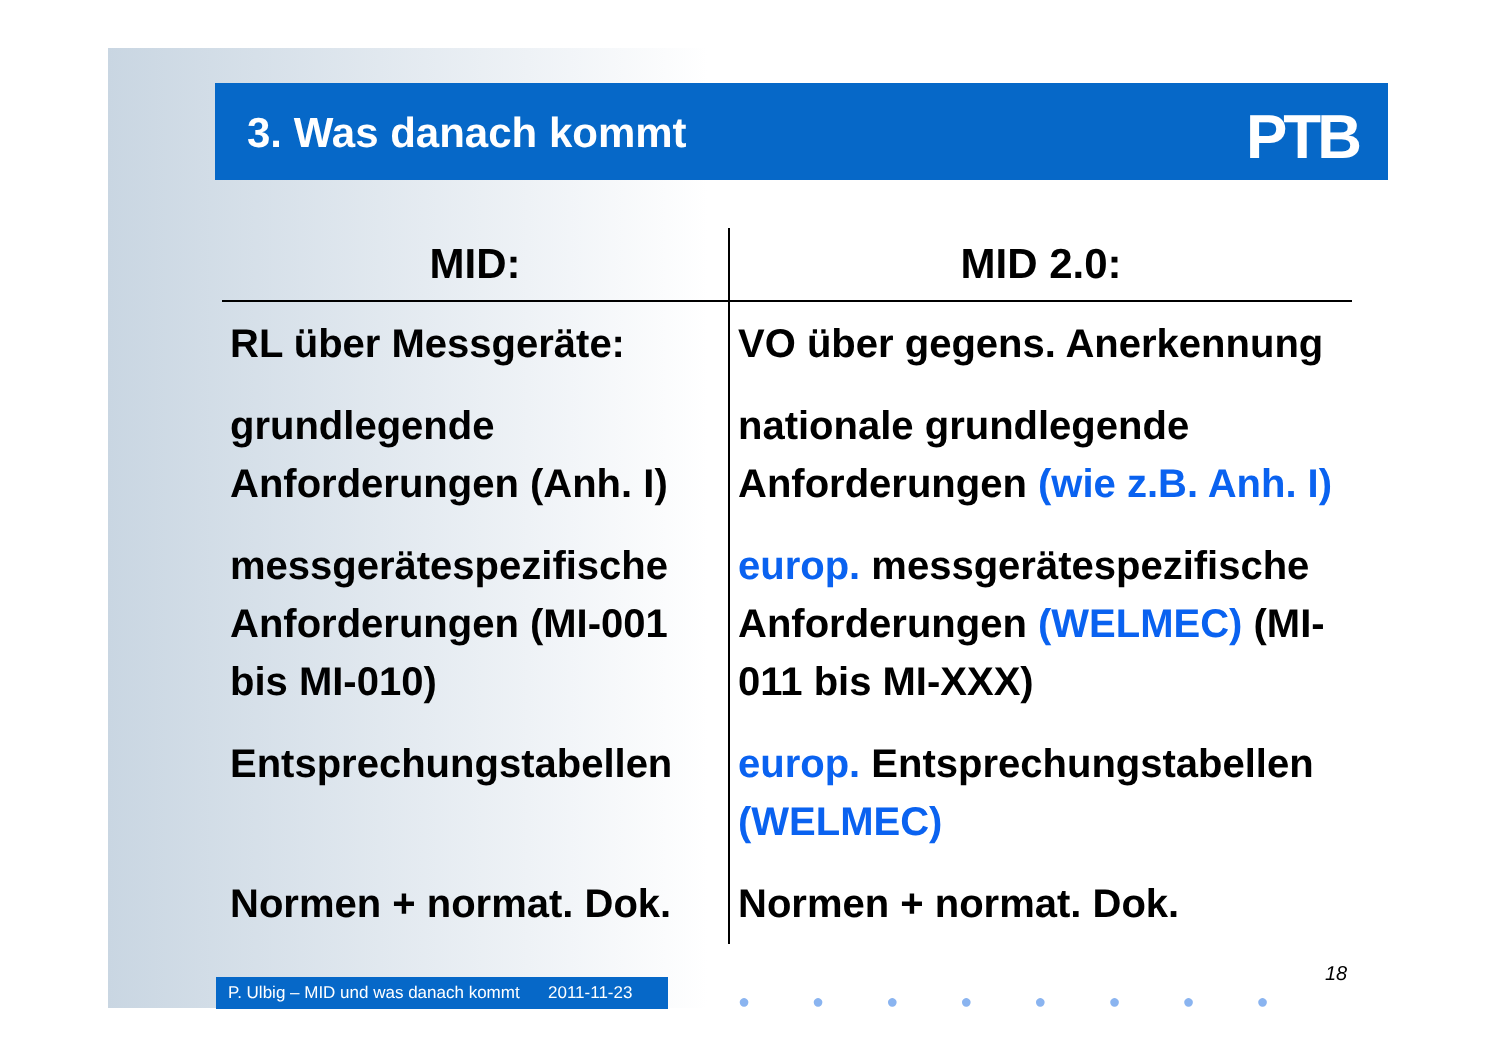3. Was danach kommt
PTB
| MID: | MID 2.0: |
| --- | --- |
| RL über Messgeräte: | VO über gegens. Anerkennung |
| grundlegende Anforderungen (Anh. I) | nationale grundlegende Anforderungen (wie z.B. Anh. I) |
| messgerätespezifische Anforderungen (MI-001 bis MI-010) | europ. messgerätespezifische Anforderungen (WELMEC) (MI-011 bis MI-XXX) |
| Entsprechungstabellen | europ. Entsprechungstabellen (WELMEC) |
| Normen + normat. Dok. | Normen + normat. Dok. |
P. Ulbig – MID und was danach kommt 2011-11-23
18
●●●●●●●●